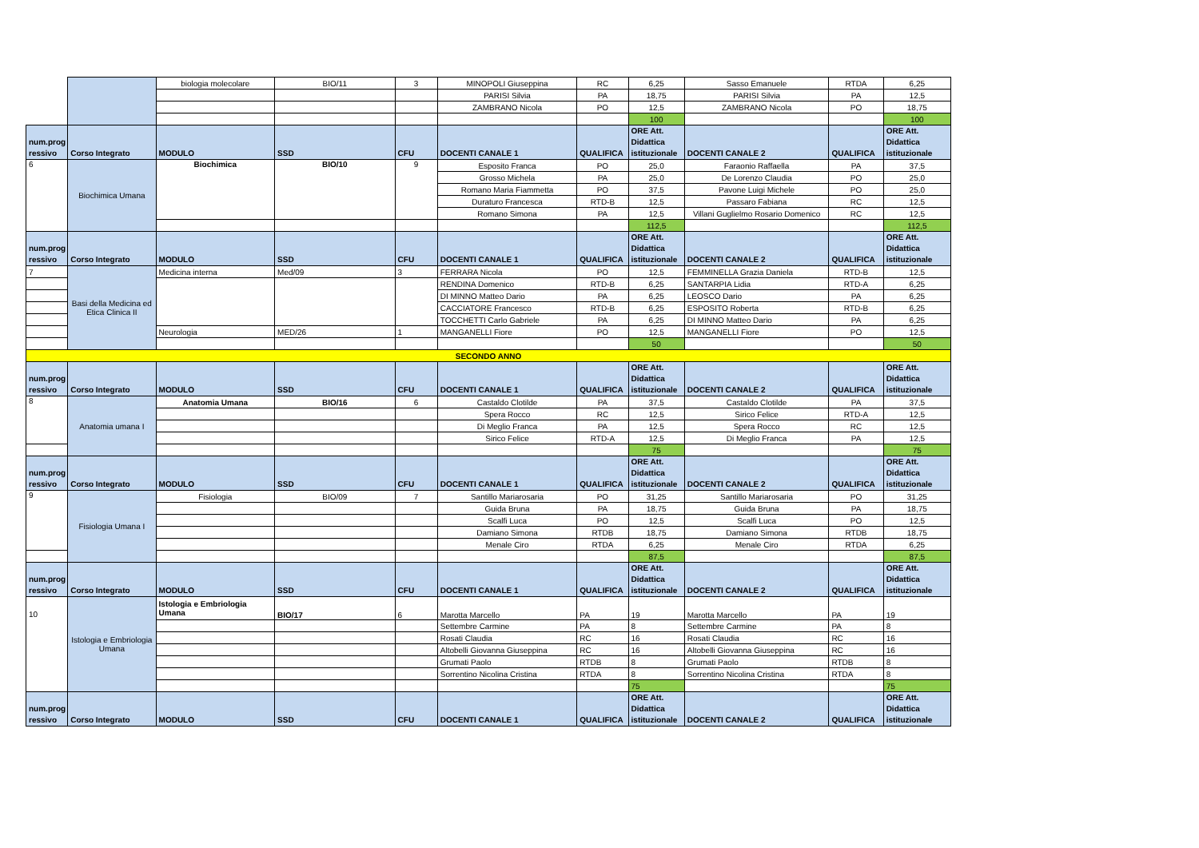| | | biologia molecolare | BIO/11 | 3 | MINOPOLI Giuseppina | RC | 6,25 | Sasso Emanuele | RTDA | 6,25 |
| | | | | | PARISI Silvia | PA | 18,75 | PARISI Silvia | PA | 12,5 |
| | | | | | ZAMBRANO Nicola | PO | 12,5 | ZAMBRANO Nicola | PO | 18,75 |
| | | | | | | | 100 | | | 100 |
| num.prog ressivo | Corso Integrato | MODULO | SSD | CFU | DOCENTI CANALE 1 | QUALIFICA | ORE Att. Didattica istituzionale | DOCENTI CANALE 2 | QUALIFICA | ORE Att. Didattica istituzionale |
| 6 | Biochimica Umana | Biochimica | BIO/10 | 9 | Esposito Franca | PO | 25,0 | Faraonio Raffaella | PA | 37,5 |
| | | | | | Grosso Michela | PA | 25,0 | De Lorenzo Claudia | PO | 25,0 |
| | | | | | Romano Maria Fiammetta | PO | 37,5 | Pavone Luigi Michele | PO | 25,0 |
| | | | | | Duraturo Francesca | RTD-B | 12,5 | Passaro Fabiana | RC | 12,5 |
| | | | | | Romano Simona | PA | 12,5 | Villani Guglielmo Rosario Domenico | RC | 12,5 |
| | | | | | | | 112,5 | | | 112,5 |
| num.prog ressivo | Corso Integrato | MODULO | SSD | CFU | DOCENTI CANALE 1 | QUALIFICA | ORE Att. Didattica istituzionale | DOCENTI CANALE 2 | QUALIFICA | ORE Att. Didattica istituzionale |
| 7 | Basi della Medicina ed Etica Clinica II | Medicina interna | Med/09 | 3 | FERRARA Nicola | PO | 12,5 | FEMMINELLA Grazia Daniela | RTD-B | 12,5 |
| | | | | | RENDINA Domenico | RTD-B | 6,25 | SANTARPIA Lidia | RTD-A | 6,25 |
| | | | | | DI MINNO Matteo Dario | PA | 6,25 | LEOSCO Dario | PA | 6,25 |
| | | | | | CACCIATORE Francesco | RTD-B | 6,25 | ESPOSITO Roberta | RTD-B | 6,25 |
| | | | | | TOCCHETTI Carlo Gabriele | PA | 6,25 | DI MINNO Matteo Dario | PA | 6,25 |
| | | Neurologia | MED/26 | 1 | MANGANELLI Fiore | PO | 12,5 | MANGANELLI Fiore | PO | 12,5 |
| | | | | | | | 50 | | | 50 |
| SECONDO ANNO | | | | | | | | | | |
| num.prog ressivo | Corso Integrato | MODULO | SSD | CFU | DOCENTI CANALE 1 | QUALIFICA | ORE Att. Didattica istituzionale | DOCENTI CANALE 2 | QUALIFICA | ORE Att. Didattica istituzionale |
| 8 | Anatomia umana I | Anatomia Umana | BIO/16 | 6 | Castaldo Clotilde | PA | 37,5 | Castaldo Clotilde | PA | 37,5 |
| | | | | | Spera Rocco | RC | 12,5 | Sirico Felice | RTD-A | 12,5 |
| | | | | | Di Meglio Franca | PA | 12,5 | Spera Rocco | RC | 12,5 |
| | | | | | Sirico Felice | RTD-A | 12,5 | Di Meglio Franca | PA | 12,5 |
| | | | | | | | 75 | | | 75 |
| num.prog ressivo | Corso Integrato | MODULO | SSD | CFU | DOCENTI CANALE 1 | QUALIFICA | ORE Att. Didattica istituzionale | DOCENTI CANALE 2 | QUALIFICA | ORE Att. Didattica istituzionale |
| 9 | Fisiologia Umana I | Fisiologia | BIO/09 | 7 | Santillo Mariarosaria | PO | 31,25 | Santillo Mariarosaria | PO | 31,25 |
| | | | | | Guida Bruna | PA | 18,75 | Guida Bruna | PA | 18,75 |
| | | | | | Scalfi Luca | PO | 12,5 | Scalfi Luca | PO | 12,5 |
| | | | | | Damiano Simona | RTDB | 18,75 | Damiano Simona | RTDB | 18,75 |
| | | | | | Menale Ciro | RTDA | 6,25 | Menale Ciro | RTDA | 6,25 |
| | | | | | | | 87,5 | | | 87,5 |
| num.prog ressivo | Corso Integrato | MODULO | SSD | CFU | DOCENTI CANALE 1 | QUALIFICA | ORE Att. Didattica istituzionale | DOCENTI CANALE 2 | QUALIFICA | ORE Att. Didattica istituzionale |
| 10 | Istologia e Embriologia Umana | Istologia e Embriologia Umana | BIO/17 | 6 | Marotta Marcello | PA | 19 | Marotta Marcello | PA | 19 |
| | | | | | Settembre Carmine | PA | 8 | Settembre Carmine | PA | 8 |
| | | | | | Rosati Claudia | RC | 16 | Rosati Claudia | RC | 16 |
| | | | | | Altobelli Giovanna Giuseppina | RC | 16 | Altobelli Giovanna Giuseppina | RC | 16 |
| | | | | | Grumati Paolo | RTDB | 8 | Grumati Paolo | RTDB | 8 |
| | | | | | Sorrentino Nicolina Cristina | RTDA | 8 | Sorrentino Nicolina Cristina | RTDA | 8 |
| | | | | | | | 75 | | | 75 |
| num.prog ressivo | Corso Integrato | MODULO | SSD | CFU | DOCENTI CANALE 1 | QUALIFICA | ORE Att. Didattica istituzionale | DOCENTI CANALE 2 | QUALIFICA | ORE Att. Didattica istituzionale |